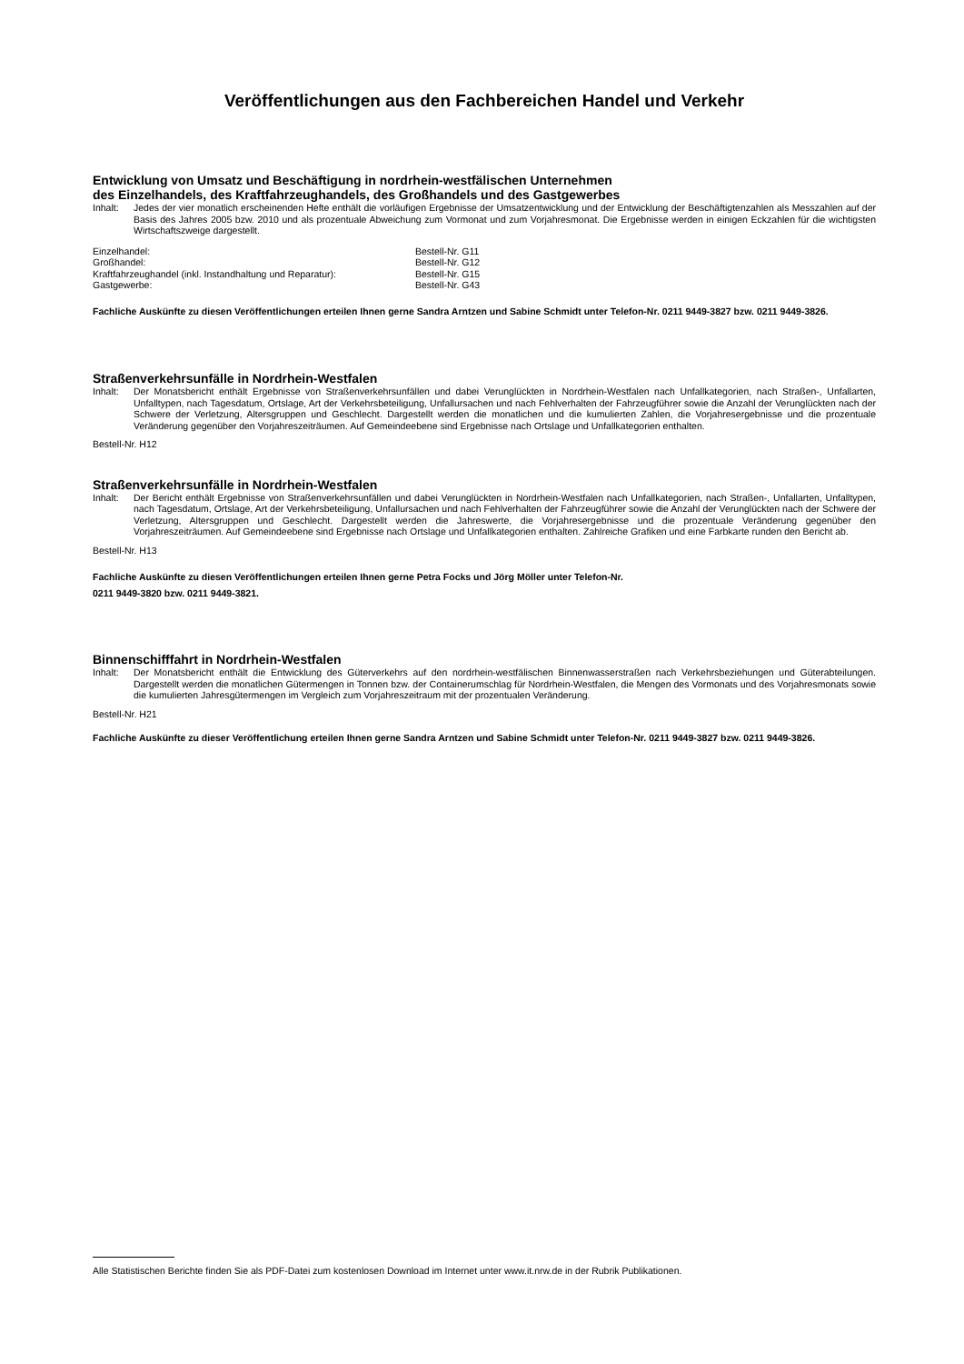Veröffentlichungen aus den Fachbereichen Handel und Verkehr
Entwicklung von Umsatz und Beschäftigung in nordrhein-westfälischen Unternehmen
des Einzelhandels, des Kraftfahrzeughandels, des Großhandels und des Gastgewerbes
Inhalt: Jedes der vier monatlich erscheinenden Hefte enthält die vorläufigen Ergebnisse der Umsatzentwicklung und der Entwicklung der Beschäftigtenzahlen als Messzahlen auf der Basis des Jahres 2005 bzw. 2010 und als prozentuale Abweichung zum Vormonat und zum Vorjahresmonat. Die Ergebnisse werden in einigen Eckzahlen für die wichtigsten Wirtschaftszweige dargestellt.
Einzelhandel: Bestell-Nr. G11 Großhandel: Bestell-Nr. G12 Kraftfahrzeughandel (inkl. Instandhaltung und Reparatur): Bestell-Nr. G15 Gastgewerbe: Bestell-Nr. G43
Fachliche Auskünfte zu diesen Veröffentlichungen erteilen Ihnen gerne Sandra Arntzen und Sabine Schmidt unter Telefon-Nr. 0211 9449-3827 bzw. 0211 9449-3826.
Straßenverkehrsunfälle in Nordrhein-Westfalen
Inhalt: Der Monatsbericht enthält Ergebnisse von Straßenverkehrsunfällen und dabei Verunglückten in Nordrhein-Westfalen nach Unfallkategorien, nach Straßen-, Unfallarten, Unfalltypen, nach Tagesdatum, Ortslage, Art der Verkehrsbeteiligung, Unfallursachen und nach Fehlverhalten der Fahrzeugführer sowie die Anzahl der Verunglückten nach der Schwere der Verletzung, Altersgruppen und Geschlecht. Dargestellt werden die monatlichen und die kumulierten Zahlen, die Vorjahresergebnisse und die prozentuale Veränderung gegenüber den Vorjahreszeiträumen. Auf Gemeindeebene sind Ergebnisse nach Ortslage und Unfallkategorien enthalten.
Bestell-Nr. H12
Straßenverkehrsunfälle in Nordrhein-Westfalen
Inhalt: Der Bericht enthält Ergebnisse von Straßenverkehrsunfällen und dabei Verunglückten in Nordrhein-Westfalen nach Unfallkategorien, nach Straßen-, Unfallarten, Unfalltypen, nach Tagesdatum, Ortslage, Art der Verkehrsbeteiligung, Unfallursachen und nach Fehlverhalten der Fahrzeugführer sowie die Anzahl der Verunglückten nach der Schwere der Verletzung, Altersgruppen und Geschlecht. Dargestellt werden die Jahreswerte, die Vorjahresergebnisse und die prozentuale Veränderung gegenüber den Vorjahreszeiträumen. Auf Gemeindeebene sind Ergebnisse nach Ortslage und Unfallkategorien enthalten. Zahlreiche Grafiken und eine Farbkarte runden den Bericht ab.
Bestell-Nr. H13
Fachliche Auskünfte zu diesen Veröffentlichungen erteilen Ihnen gerne Petra Focks und Jörg Möller unter Telefon-Nr.
0211 9449-3820 bzw. 0211 9449-3821.
Binnenschifffahrt in Nordrhein-Westfalen
Inhalt: Der Monatsbericht enthält die Entwicklung des Güterverkehrs auf den nordrhein-westfälischen Binnenwasserstraßen nach Verkehrsbeziehungen und Güterabteilungen. Dargestellt werden die monatlichen Gütermengen in Tonnen bzw. der Containerumschlag für Nordrhein-Westfalen, die Mengen des Vormonats und des Vorjahresmonats sowie die kumulierten Jahresgütermengen im Vergleich zum Vorjahreszeitraum mit der prozentualen Veränderung.
Bestell-Nr. H21
Fachliche Auskünfte zu dieser Veröffentlichung erteilen Ihnen gerne Sandra Arntzen und Sabine Schmidt unter Telefon-Nr. 0211 9449-3827 bzw. 0211 9449-3826.
Alle Statistischen Berichte finden Sie als PDF-Datei zum kostenlosen Download im Internet unter www.it.nrw.de in der Rubrik Publikationen.